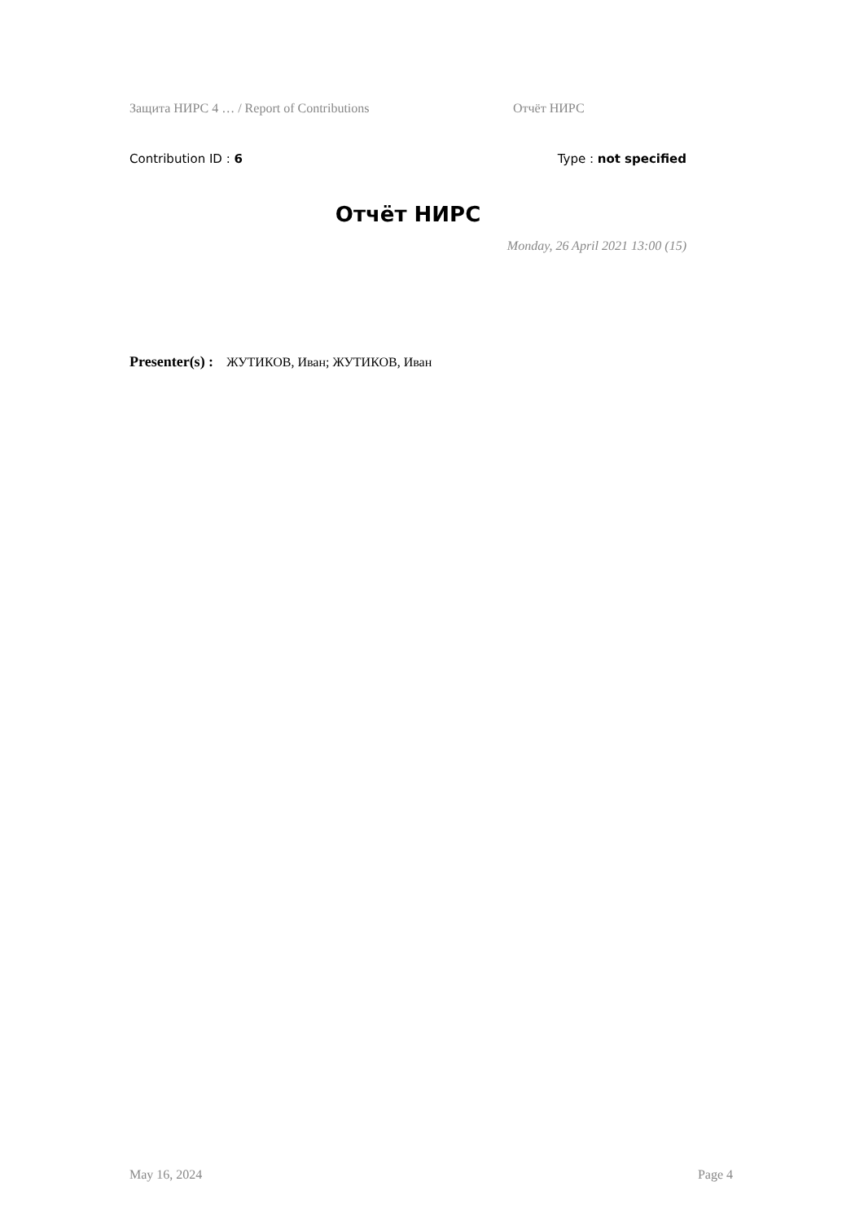Защита НИРС 4 … / Report of Contributions Отчёт НИРС
Contribution ID : 6 Type : not specified
Отчёт НИРС
Monday, 26 April 2021 13:00 (15)
Presenter(s) : ЖУТИКОВ, Иван; ЖУТИКОВ, Иван
May 16, 2024 Page 4